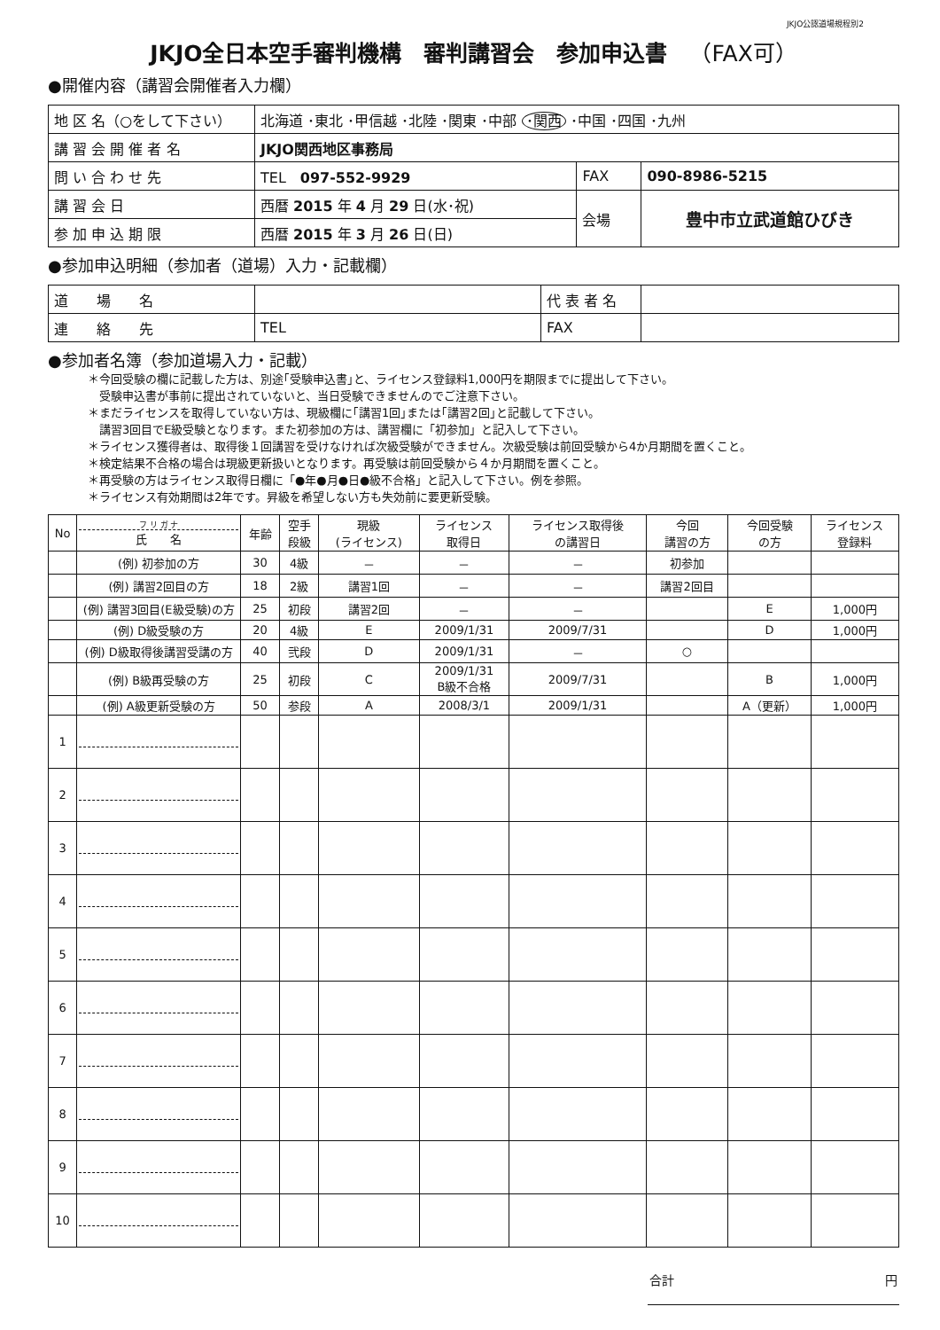JKJO公認道場規程別2
JKJO全日本空手審判機構　審判講習会　参加申込書　（FAX可）
●開催内容（講習会開催者入力欄）
| 地 区 名（○をして下さい） | 北海道 ･東北 ･甲信越 ･北陸 ･関東 ･中部 ･関西 ･中国 ･四国 ･九州 | | |
| 講 習 会 開 催 者 名 | JKJO関西地区事務局 | | |
| 問 い 合 わ せ 先 | TEL 097-552-9929 | FAX | 090-8986-5215 |
| 講 習 会 日 | 西暦 2015 年 4 月 29 日(水･祝) | 会場 | 豊中市立武道館ひびき |
| 参 加 申 込 期 限 | 西暦 2015 年 3 月 26 日(日) | | |
●参加申込明細（参加者（道場）入力・記載欄）
| 道 場 名 | | 代 表 者 名 | |
| 連 絡 先 | TEL | FAX | |
●参加者名簿（参加道場入力・記載）
＊今回受験の欄に記載した方は、別途｢受験申込書｣と、ライセンス登録料1,000円を期限までに提出して下さい。
　受験申込書が事前に提出されていないと、当日受験できませんのでご注意下さい。
＊まだライセンスを取得していない方は、現級欄に｢講習1回｣または｢講習2回｣と記載して下さい。
　講習3回目でE級受験となります。また初参加の方は、講習欄に「初参加」と記入して下さい。
＊ライセンス獲得者は、取得後１回講習を受けなければ次級受験ができません。次級受験は前回受験から4か月期間を置くこと。
＊検定結果不合格の場合は現級更新扱いとなります。再受験は前回受験から４か月期間を置くこと。
＊再受験の方はライセンス取得日欄に「●年●月●日●級不合格」と記入して下さい。例を参照。
＊ライセンス有効期間は2年です。昇級を希望しない方も失効前に要更新受験。
| No | フ リ ガ ナ 氏 名 | 年齢 | 空手 段級 | 現級 (ライセンス) | ライセンス 取得日 | ライセンス取得後 の講習日 | 今回 講習の方 | 今回受験 の方 | ライセンス 登録料 |
| --- | --- | --- | --- | --- | --- | --- | --- | --- | --- |
| | (例) 初参加の方 | 30 | 4級 | － | － | － | 初参加 | | |
| | (例) 講習2回目の方 | 18 | 2級 | 講習1回 | － | － | 講習2回目 | | |
| | (例) 講習3回目(E級受験)の方 | 25 | 初段 | 講習2回 | － | － | | E | 1,000円 |
| | (例) D級受験の方 | 20 | 4級 | E | 2009/1/31 | 2009/7/31 | | D | 1,000円 |
| | (例) D級取得後講習受講の方 | 40 | 弐段 | D | 2009/1/31 | － | ○ | | |
| | (例) B級再受験の方 | 25 | 初段 | C | 2009/1/31 B級不合格 | 2009/7/31 | | B | 1,000円 |
| | (例) A級更新受験の方 | 50 | 参段 | A | 2008/3/1 | 2009/1/31 | | A（更新） | 1,000円 |
| 1 | | | | | | | | | |
| 2 | | | | | | | | | |
| 3 | | | | | | | | | |
| 4 | | | | | | | | | |
| 5 | | | | | | | | | |
| 6 | | | | | | | | | |
| 7 | | | | | | | | | |
| 8 | | | | | | | | | |
| 9 | | | | | | | | | |
| 10 | | | | | | | | | |
合計 円